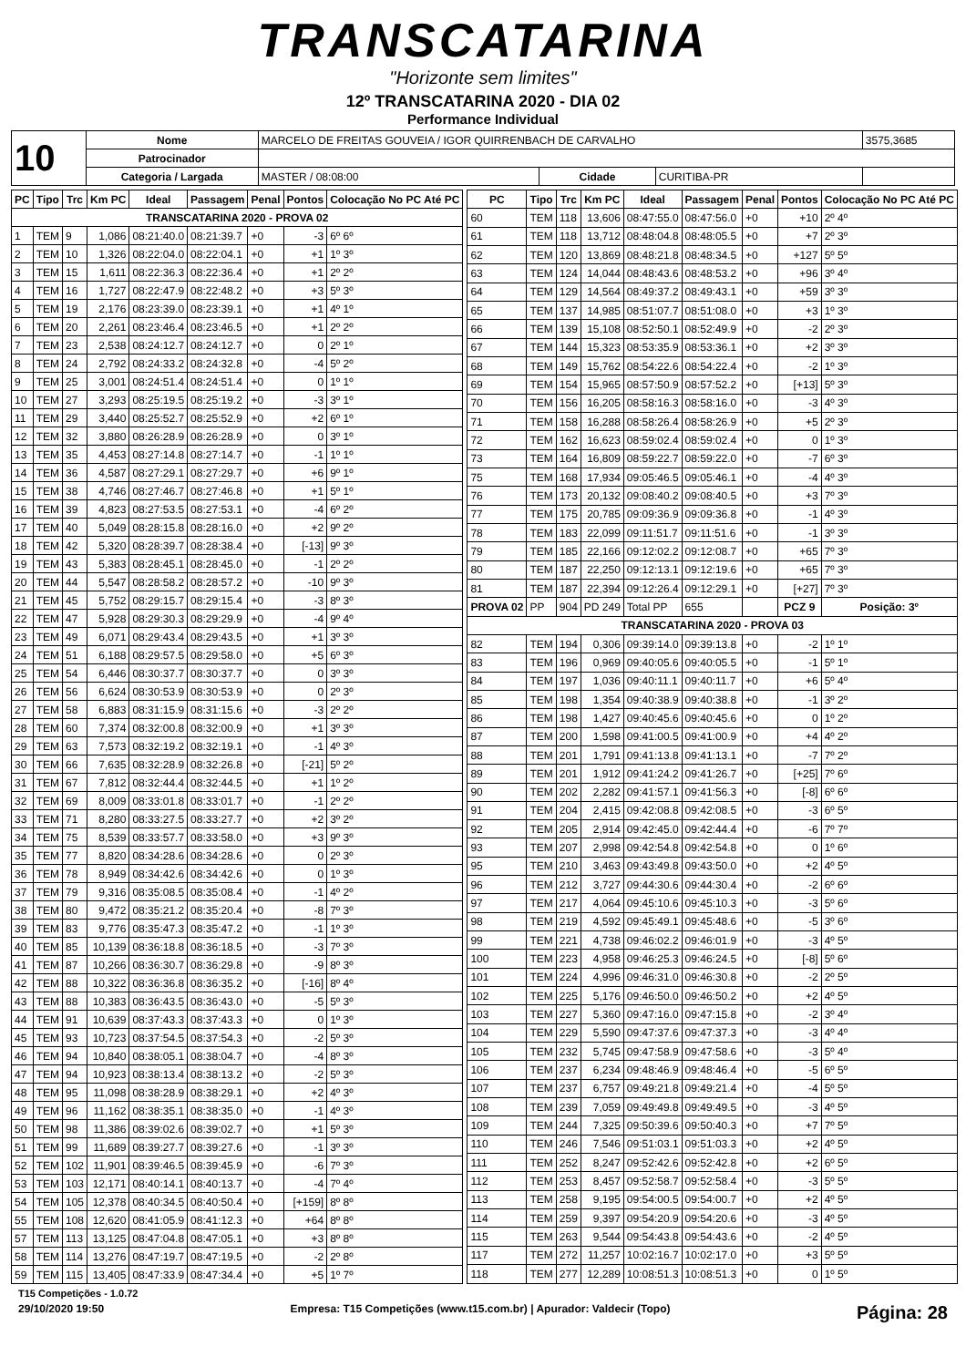TRANSCATARINA
"Horizonte sem limites"
12º TRANSCATARINA 2020 - DIA 02
Performance Individual
| 10 | Nome | MARCELO DE FREITAS GOUVEIA / IGOR QUIRRENBACH DE CARVALHO | | | | 3575,3685 |
| | Patrocinador | | | | | |
| | Categoria / Largada | MASTER / 08:08:00 | Cidade | CURITIBA-PR | | |
| PC | Tipo | Trc | Km PC | Ideal | Passagem | Penal | Pontos | Colocação No PC Até PC |
| --- | --- | --- | --- | --- | --- | --- | --- | --- |
| TRANSCATARINA 2020 - PROVA 02 | | | | | | | | |
| 1 | TEM | 9 | 1,086 | 08:21:40.0 | 08:21:39.7 | +0 | -3 | 6º 6º |
| 2 | TEM | 10 | 1,326 | 08:22:04.0 | 08:22:04.1 | +0 | +1 | 1º 3º |
| 3 | TEM | 15 | 1,611 | 08:22:36.3 | 08:22:36.4 | +0 | +1 | 2º 2º |
| 4 | TEM | 16 | 1,727 | 08:22:47.9 | 08:22:48.2 | +0 | +3 | 5º 3º |
| 5 | TEM | 19 | 2,176 | 08:23:39.0 | 08:23:39.1 | +0 | +1 | 4º 1º |
| 6 | TEM | 20 | 2,261 | 08:23:46.4 | 08:23:46.5 | +0 | +1 | 2º 2º |
| 7 | TEM | 23 | 2,538 | 08:24:12.7 | 08:24:12.7 | +0 | 0 | 2º 1º |
| 8 | TEM | 24 | 2,792 | 08:24:33.2 | 08:24:32.8 | +0 | -4 | 5º 2º |
| 9 | TEM | 25 | 3,001 | 08:24:51.4 | 08:24:51.4 | +0 | 0 | 1º 1º |
| 10 | TEM | 27 | 3,293 | 08:25:19.5 | 08:25:19.2 | +0 | -3 | 3º 1º |
| 11 | TEM | 29 | 3,440 | 08:25:52.7 | 08:25:52.9 | +0 | +2 | 6º 1º |
| 12 | TEM | 32 | 3,880 | 08:26:28.9 | 08:26:28.9 | +0 | 0 | 3º 1º |
| 13 | TEM | 35 | 4,453 | 08:27:14.8 | 08:27:14.7 | +0 | -1 | 1º 1º |
| 14 | TEM | 36 | 4,587 | 08:27:29.1 | 08:27:29.7 | +0 | +6 | 9º 1º |
| 15 | TEM | 38 | 4,746 | 08:27:46.7 | 08:27:46.8 | +0 | +1 | 5º 1º |
| 16 | TEM | 39 | 4,823 | 08:27:53.5 | 08:27:53.1 | +0 | -4 | 6º 2º |
| 17 | TEM | 40 | 5,049 | 08:28:15.8 | 08:28:16.0 | +0 | +2 | 9º 2º |
| 18 | TEM | 42 | 5,320 | 08:28:39.7 | 08:28:38.4 | +0 | [-13] | 9º 3º |
| 19 | TEM | 43 | 5,383 | 08:28:45.1 | 08:28:45.0 | +0 | -1 | 2º 2º |
| 20 | TEM | 44 | 5,547 | 08:28:58.2 | 08:28:57.2 | +0 | -10 | 9º 3º |
| 21 | TEM | 45 | 5,752 | 08:29:15.7 | 08:29:15.4 | +0 | -3 | 8º 3º |
| 22 | TEM | 47 | 5,928 | 08:29:30.3 | 08:29:29.9 | +0 | -4 | 9º 4º |
| 23 | TEM | 49 | 6,071 | 08:29:43.4 | 08:29:43.5 | +0 | +1 | 3º 3º |
| 24 | TEM | 51 | 6,188 | 08:29:57.5 | 08:29:58.0 | +0 | +5 | 6º 3º |
| 25 | TEM | 54 | 6,446 | 08:30:37.7 | 08:30:37.7 | +0 | 0 | 3º 3º |
| 26 | TEM | 56 | 6,624 | 08:30:53.9 | 08:30:53.9 | +0 | 0 | 2º 3º |
| 27 | TEM | 58 | 6,883 | 08:31:15.9 | 08:31:15.6 | +0 | -3 | 2º 2º |
| 28 | TEM | 60 | 7,374 | 08:32:00.8 | 08:32:00.9 | +0 | +1 | 3º 3º |
| 29 | TEM | 63 | 7,573 | 08:32:19.2 | 08:32:19.1 | +0 | -1 | 4º 3º |
| 30 | TEM | 66 | 7,635 | 08:32:28.9 | 08:32:26.8 | +0 | [-21] | 5º 2º |
| 31 | TEM | 67 | 7,812 | 08:32:44.4 | 08:32:44.5 | +0 | +1 | 1º 2º |
| 32 | TEM | 69 | 8,009 | 08:33:01.8 | 08:33:01.7 | +0 | -1 | 2º 2º |
| 33 | TEM | 71 | 8,280 | 08:33:27.5 | 08:33:27.7 | +0 | +2 | 3º 2º |
| 34 | TEM | 75 | 8,539 | 08:33:57.7 | 08:33:58.0 | +0 | +3 | 9º 3º |
| 35 | TEM | 77 | 8,820 | 08:34:28.6 | 08:34:28.6 | +0 | 0 | 2º 3º |
| 36 | TEM | 78 | 8,949 | 08:34:42.6 | 08:34:42.6 | +0 | 0 | 1º 3º |
| 37 | TEM | 79 | 9,316 | 08:35:08.5 | 08:35:08.4 | +0 | -1 | 4º 2º |
| 38 | TEM | 80 | 9,472 | 08:35:21.2 | 08:35:20.4 | +0 | -8 | 7º 3º |
| 39 | TEM | 83 | 9,776 | 08:35:47.3 | 08:35:47.2 | +0 | -1 | 1º 3º |
| 40 | TEM | 85 | 10,139 | 08:36:18.8 | 08:36:18.5 | +0 | -3 | 7º 3º |
| 41 | TEM | 87 | 10,266 | 08:36:30.7 | 08:36:29.8 | +0 | -9 | 8º 3º |
| 42 | TEM | 88 | 10,322 | 08:36:36.8 | 08:36:35.2 | +0 | [-16] | 8º 4º |
| 43 | TEM | 88 | 10,383 | 08:36:43.5 | 08:36:43.0 | +0 | -5 | 5º 3º |
| 44 | TEM | 91 | 10,639 | 08:37:43.3 | 08:37:43.3 | +0 | 0 | 1º 3º |
| 45 | TEM | 93 | 10,723 | 08:37:54.5 | 08:37:54.3 | +0 | -2 | 5º 3º |
| 46 | TEM | 94 | 10,840 | 08:38:05.1 | 08:38:04.7 | +0 | -4 | 8º 3º |
| 47 | TEM | 94 | 10,923 | 08:38:13.4 | 08:38:13.2 | +0 | -2 | 5º 3º |
| 48 | TEM | 95 | 11,098 | 08:38:28.9 | 08:38:29.1 | +0 | +2 | 4º 3º |
| 49 | TEM | 96 | 11,162 | 08:38:35.1 | 08:38:35.0 | +0 | -1 | 4º 3º |
| 50 | TEM | 98 | 11,386 | 08:39:02.6 | 08:39:02.7 | +0 | +1 | 5º 3º |
| 51 | TEM | 99 | 11,689 | 08:39:27.7 | 08:39:27.6 | +0 | -1 | 3º 3º |
| 52 | TEM | 102 | 11,901 | 08:39:46.5 | 08:39:45.9 | +0 | -6 | 7º 3º |
| 53 | TEM | 103 | 12,171 | 08:40:14.1 | 08:40:13.7 | +0 | -4 | 7º 4º |
| 54 | TEM | 105 | 12,378 | 08:40:34.5 | 08:40:50.4 | +0 | [+159] | 8º 8º |
| 55 | TEM | 108 | 12,620 | 08:41:05.9 | 08:41:12.3 | +0 | +64 | 8º 8º |
| 57 | TEM | 113 | 13,125 | 08:47:04.8 | 08:47:05.1 | +0 | +3 | 8º 8º |
| 58 | TEM | 114 | 13,276 | 08:47:19.7 | 08:47:19.5 | +0 | -2 | 2º 8º |
| 59 | TEM | 115 | 13,405 | 08:47:33.9 | 08:47:34.4 | +0 | +5 | 1º 7º |
| PC | Tipo | Trc | Km PC | Ideal | Passagem | Penal | Pontos | Colocação No PC Até PC |
| --- | --- | --- | --- | --- | --- | --- | --- | --- |
| 60 | TEM | 118 | 13,606 | 08:47:55.0 | 08:47:56.0 | +0 | +10 | 2º 4º |
| 61 | TEM | 118 | 13,712 | 08:48:04.8 | 08:48:05.5 | +0 | +7 | 2º 3º |
| 62 | TEM | 120 | 13,869 | 08:48:21.8 | 08:48:34.5 | +0 | +127 | 5º 5º |
| 63 | TEM | 124 | 14,044 | 08:48:43.6 | 08:48:53.2 | +0 | +96 | 3º 4º |
| 64 | TEM | 129 | 14,564 | 08:49:37.2 | 08:49:43.1 | +0 | +59 | 3º 3º |
| 65 | TEM | 137 | 14,985 | 08:51:07.7 | 08:51:08.0 | +0 | +3 | 1º 3º |
| 66 | TEM | 139 | 15,108 | 08:52:50.1 | 08:52:49.9 | +0 | -2 | 2º 3º |
| 67 | TEM | 144 | 15,323 | 08:53:35.9 | 08:53:36.1 | +0 | +2 | 3º 3º |
| 68 | TEM | 149 | 15,762 | 08:54:22.6 | 08:54:22.4 | +0 | -2 | 1º 3º |
| 69 | TEM | 154 | 15,965 | 08:57:50.9 | 08:57:52.2 | +0 | [+13] | 5º 3º |
| 70 | TEM | 156 | 16,205 | 08:58:16.3 | 08:58:16.0 | +0 | -3 | 4º 3º |
| 71 | TEM | 158 | 16,288 | 08:58:26.4 | 08:58:26.9 | +0 | +5 | 2º 3º |
| 72 | TEM | 162 | 16,623 | 08:59:02.4 | 08:59:02.4 | +0 | 0 | 1º 3º |
| 73 | TEM | 164 | 16,809 | 08:59:22.7 | 08:59:22.0 | +0 | -7 | 6º 3º |
| 75 | TEM | 168 | 17,934 | 09:05:46.5 | 09:05:46.1 | +0 | -4 | 4º 3º |
| 76 | TEM | 173 | 20,132 | 09:08:40.2 | 09:08:40.5 | +0 | +3 | 7º 3º |
| 77 | TEM | 175 | 20,785 | 09:09:36.9 | 09:09:36.8 | +0 | -1 | 4º 3º |
| 78 | TEM | 183 | 22,099 | 09:11:51.7 | 09:11:51.6 | +0 | -1 | 3º 3º |
| 79 | TEM | 185 | 22,166 | 09:12:02.2 | 09:12:08.7 | +0 | +65 | 7º 3º |
| 80 | TEM | 187 | 22,250 | 09:12:13.1 | 09:12:19.6 | +0 | +65 | 7º 3º |
| 81 | TEM | 187 | 22,394 | 09:12:26.4 | 09:12:29.1 | +0 | [+27] | 7º 3º |
| PROVA 02 | PP | 904 | PD 249 | Total PP | 655 | | PCZ 9 | Posição: 3º |
| TRANSCATARINA 2020 - PROVA 03 | | | | | | | | |
| 82 | TEM | 194 | 0,306 | 09:39:14.0 | 09:39:13.8 | +0 | -2 | 1º 1º |
| 83 | TEM | 196 | 0,969 | 09:40:05.6 | 09:40:05.5 | +0 | -1 | 5º 1º |
| 84 | TEM | 197 | 1,036 | 09:40:11.1 | 09:40:11.7 | +0 | +6 | 5º 4º |
| 85 | TEM | 198 | 1,354 | 09:40:38.9 | 09:40:38.8 | +0 | -1 | 3º 2º |
| 86 | TEM | 198 | 1,427 | 09:40:45.6 | 09:40:45.6 | +0 | 0 | 1º 2º |
| 87 | TEM | 200 | 1,598 | 09:41:00.5 | 09:41:00.9 | +0 | +4 | 4º 2º |
| 88 | TEM | 201 | 1,791 | 09:41:13.8 | 09:41:13.1 | +0 | -7 | 7º 2º |
| 89 | TEM | 201 | 1,912 | 09:41:24.2 | 09:41:26.7 | +0 | [+25] | 7º 6º |
| 90 | TEM | 202 | 2,282 | 09:41:57.1 | 09:41:56.3 | +0 | [-8] | 6º 6º |
| 91 | TEM | 204 | 2,415 | 09:42:08.8 | 09:42:08.5 | +0 | -3 | 6º 5º |
| 92 | TEM | 205 | 2,914 | 09:42:45.0 | 09:42:44.4 | +0 | -6 | 7º 7º |
| 93 | TEM | 207 | 2,998 | 09:42:54.8 | 09:42:54.8 | +0 | 0 | 1º 6º |
| 95 | TEM | 210 | 3,463 | 09:43:49.8 | 09:43:50.0 | +0 | +2 | 4º 5º |
| 96 | TEM | 212 | 3,727 | 09:44:30.6 | 09:44:30.4 | +0 | -2 | 6º 6º |
| 97 | TEM | 217 | 4,064 | 09:45:10.6 | 09:45:10.3 | +0 | -3 | 5º 6º |
| 98 | TEM | 219 | 4,592 | 09:45:49.1 | 09:45:48.6 | +0 | -5 | 3º 6º |
| 99 | TEM | 221 | 4,738 | 09:46:02.2 | 09:46:01.9 | +0 | -3 | 4º 5º |
| 100 | TEM | 223 | 4,958 | 09:46:25.3 | 09:46:24.5 | +0 | [-8] | 5º 6º |
| 101 | TEM | 224 | 4,996 | 09:46:31.0 | 09:46:30.8 | +0 | -2 | 2º 5º |
| 102 | TEM | 225 | 5,176 | 09:46:50.0 | 09:46:50.2 | +0 | +2 | 4º 5º |
| 103 | TEM | 227 | 5,360 | 09:47:16.0 | 09:47:15.8 | +0 | -2 | 3º 4º |
| 104 | TEM | 229 | 5,590 | 09:47:37.6 | 09:47:37.3 | +0 | -3 | 4º 4º |
| 105 | TEM | 232 | 5,745 | 09:47:58.9 | 09:47:58.6 | +0 | -3 | 5º 4º |
| 106 | TEM | 237 | 6,234 | 09:48:46.9 | 09:48:46.4 | +0 | -5 | 6º 5º |
| 107 | TEM | 237 | 6,757 | 09:49:21.8 | 09:49:21.4 | +0 | -4 | 5º 5º |
| 108 | TEM | 239 | 7,059 | 09:49:49.8 | 09:49:49.5 | +0 | -3 | 4º 5º |
| 109 | TEM | 244 | 7,325 | 09:50:39.6 | 09:50:40.3 | +0 | +7 | 7º 5º |
| 110 | TEM | 246 | 7,546 | 09:51:03.1 | 09:51:03.3 | +0 | +2 | 4º 5º |
| 111 | TEM | 252 | 8,247 | 09:52:42.6 | 09:52:42.8 | +0 | +2 | 6º 5º |
| 112 | TEM | 253 | 8,457 | 09:52:58.7 | 09:52:58.4 | +0 | -3 | 5º 5º |
| 113 | TEM | 258 | 9,195 | 09:54:00.5 | 09:54:00.7 | +0 | +2 | 4º 5º |
| 114 | TEM | 259 | 9,397 | 09:54:20.9 | 09:54:20.6 | +0 | -3 | 4º 5º |
| 115 | TEM | 263 | 9,544 | 09:54:43.8 | 09:54:43.6 | +0 | -2 | 4º 5º |
| 117 | TEM | 272 | 11,257 | 10:02:16.7 | 10:02:17.0 | +0 | +3 | 5º 5º |
| 118 | TEM | 277 | 12,289 | 10:08:51.3 | 10:08:51.3 | +0 | 0 | 1º 5º |
T15 Competições - 1.0.72
29/10/2020 19:50 Empresa: T15 Competições (www.t15.com.br) | Apurador: Valdecir (Topo) Página: 28